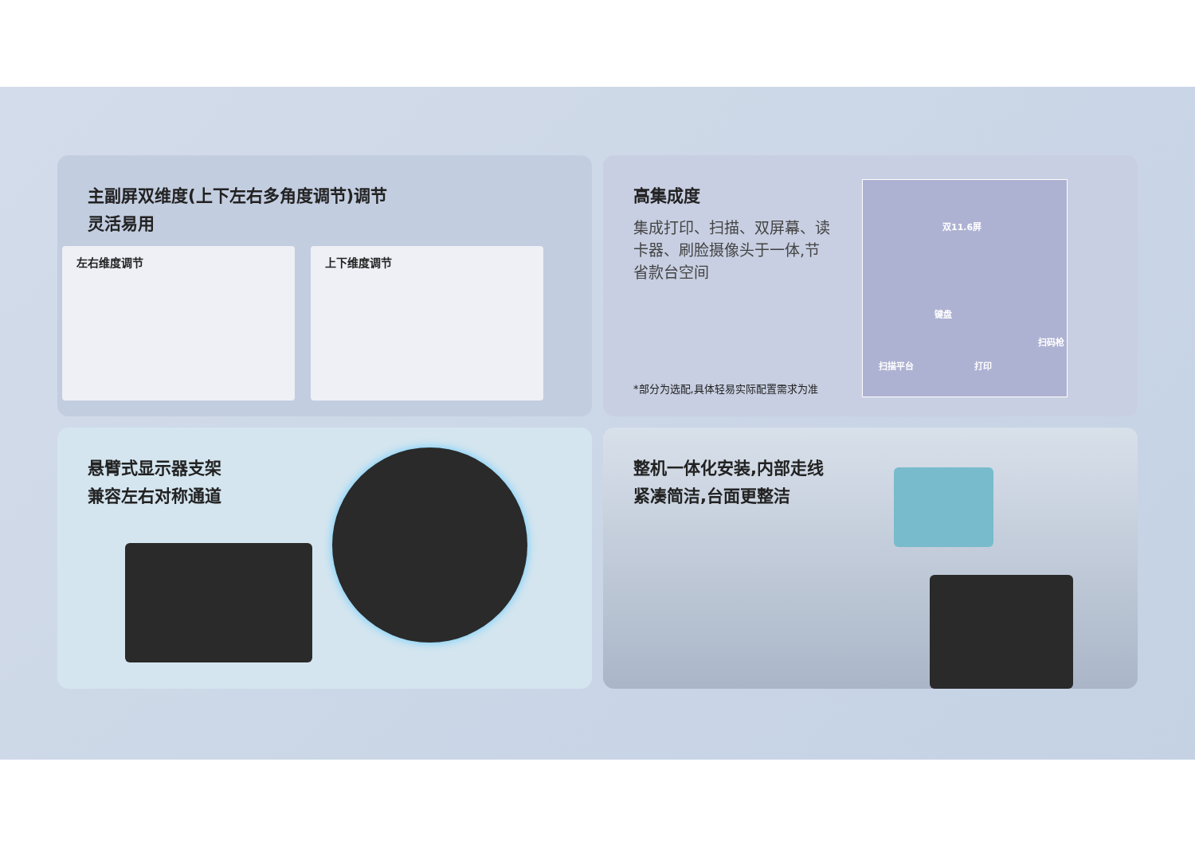主副屏双维度(上下左右多角度调节)调节
灵活易用
左右维度调节 上下维度调节
高集成度
集成打印、扫描、双屏幕、读卡器、刷脸摄像头于一体,节省款台空间
*部分为选配,具体轻易实际配置需求为准
双11.6屏
键盘
扫码枪
扫描平台 打印
悬臂式显示器支架
兼容左右对称通道
整机一体化安装,内部走线
紧凑简洁,台面更整洁